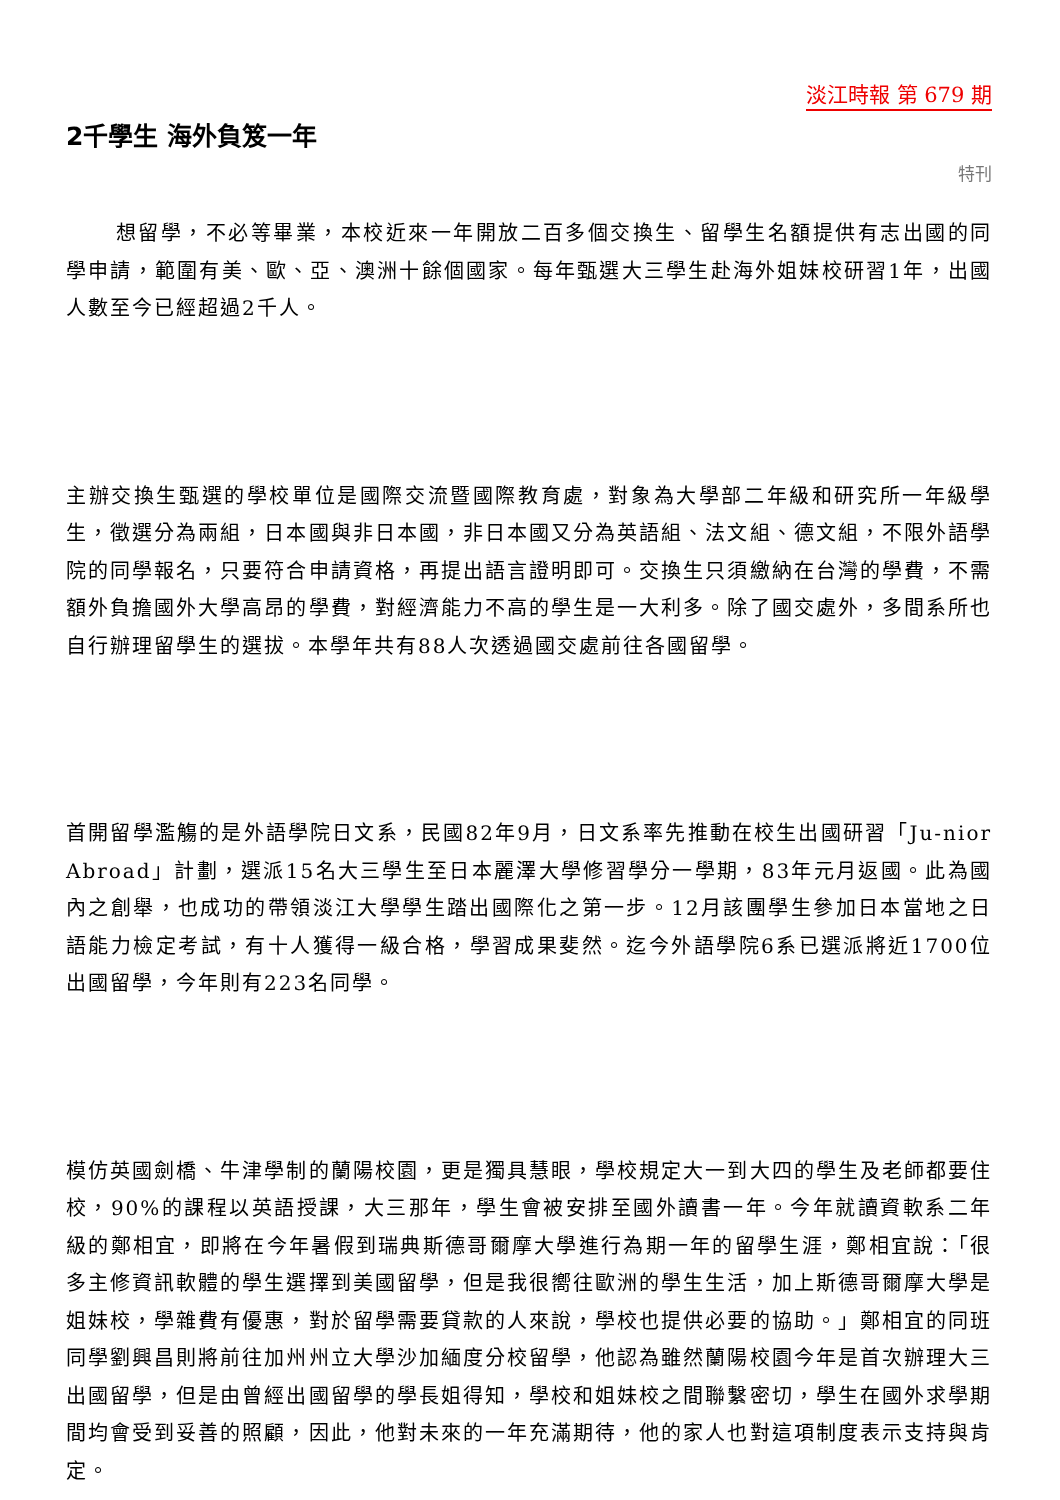淡江時報 第 679 期
2千學生 海外負笈一年
特刊
想留學，不必等畢業，本校近來一年開放二百多個交換生、留學生名額提供有志出國的同學申請，範圍有美、歐、亞、澳洲十餘個國家。每年甄選大三學生赴海外姐妹校研習1年，出國人數至今已經超過2千人。
主辦交換生甄選的學校單位是國際交流暨國際教育處，對象為大學部二年級和研究所一年級學生，徵選分為兩組，日本國與非日本國，非日本國又分為英語組、法文組、德文組，不限外語學院的同學報名，只要符合申請資格，再提出語言證明即可。交換生只須繳納在台灣的學費，不需額外負擔國外大學高昂的學費，對經濟能力不高的學生是一大利多。除了國交處外，多間系所也自行辦理留學生的選拔。本學年共有88人次透過國交處前往各國留學。
首開留學濫觴的是外語學院日文系，民國82年9月，日文系率先推動在校生出國研習「Ju-nior Abroad」計劃，選派15名大三學生至日本麗澤大學修習學分一學期，83年元月返國。此為國內之創舉，也成功的帶領淡江大學學生踏出國際化之第一步。12月該團學生參加日本當地之日語能力檢定考試，有十人獲得一級合格，學習成果斐然。迄今外語學院6系已選派將近1700位出國留學，今年則有223名同學。
模仿英國劍橋、牛津學制的蘭陽校園，更是獨具慧眼，學校規定大一到大四的學生及老師都要住校，90%的課程以英語授課，大三那年，學生會被安排至國外讀書一年。今年就讀資軟系二年級的鄭相宜，即將在今年暑假到瑞典斯德哥爾摩大學進行為期一年的留學生涯，鄭相宜說：「很多主修資訊軟體的學生選擇到美國留學，但是我很嚮往歐洲的學生生活，加上斯德哥爾摩大學是姐妹校，學雜費有優惠，對於留學需要貸款的人來說，學校也提供必要的協助。」鄭相宜的同班同學劉興昌則將前往加州州立大學沙加緬度分校留學，他認為雖然蘭陽校園今年是首次辦理大三出國留學，但是由曾經出國留學的學長姐得知，學校和姐妹校之間聯繫密切，學生在國外求學期間均會受到妥善的照顧，因此，他對未來的一年充滿期待，他的家人也對這項制度表示支持與肯定。